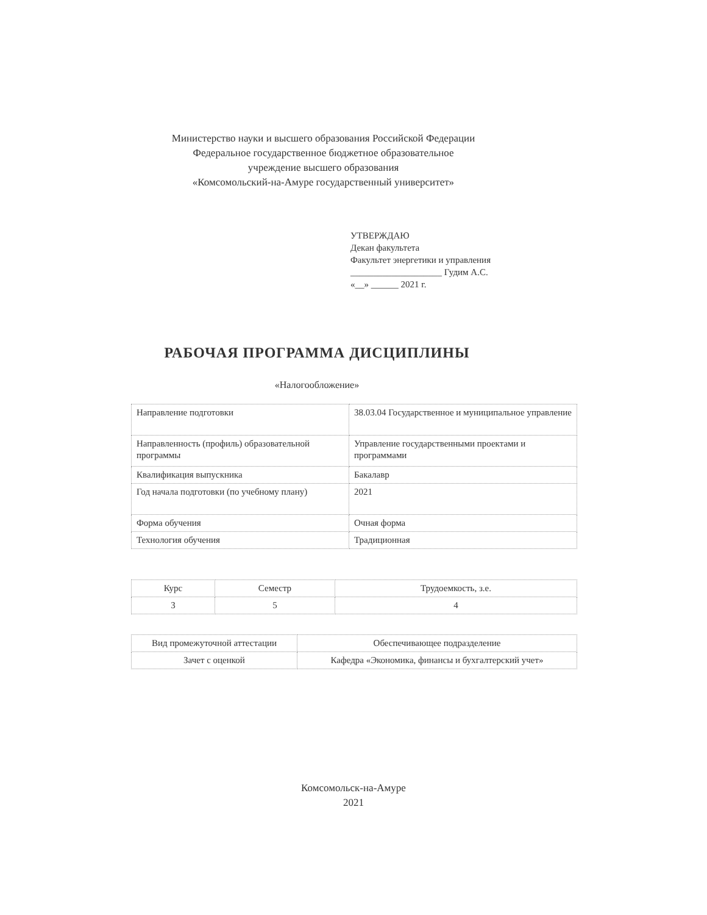Министерство науки и высшего образования Российской Федерации
Федеральное государственное бюджетное образовательное
учреждение высшего образования
«Комсомольский-на-Амуре государственный университет»
УТВЕРЖДАЮ
Декан факультета
Факультет энергетики и управления
____________________ Гудим А.С.
«__» ______ 2021 г.
РАБОЧАЯ ПРОГРАММА ДИСЦИПЛИНЫ
«Налогообложение»
| Направление подготовки | 38.03.04 Государственное и муниципальное управление |
| Направленность (профиль) образовательной программы | Управление государственными проектами и программами |
| Квалификация выпускника | Бакалавр |
| Год начала подготовки (по учебному плану) | 2021 |
| Форма обучения | Очная форма |
| Технология обучения | Традиционная |
| Курс | Семестр | Трудоемкость, з.е. |
| 3 | 5 | 4 |
| Вид промежуточной аттестации | Обеспечивающее подразделение |
| Зачет с оценкой | Кафедра «Экономика, финансы и бухгалтерский учет» |
Комсомольск-на-Амуре
2021